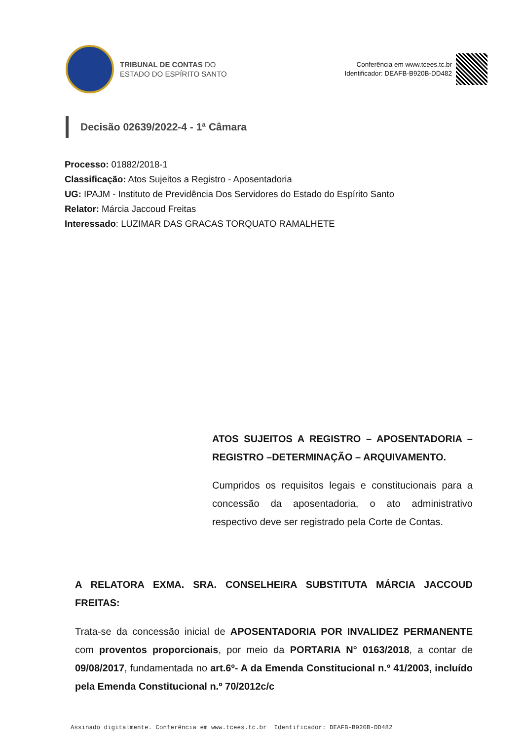TRIBUNAL DE CONTAS DO
ESTADO DO ESPÍRITO SANTO
Conferência em www.tcees.tc.br
Identificador: DEAFB-B920B-DD482
Decisão 02639/2022-4 - 1ª Câmara
Processo: 01882/2018-1
Classificação: Atos Sujeitos a Registro - Aposentadoria
UG: IPAJM - Instituto de Previdência Dos Servidores do Estado do Espírito Santo
Relator: Márcia Jaccoud Freitas
Interessado: LUZIMAR DAS GRACAS TORQUATO RAMALHETE
ATOS SUJEITOS A REGISTRO – APOSENTADORIA – REGISTRO –DETERMINAÇÃO – ARQUIVAMENTO.
Cumpridos os requisitos legais e constitucionais para a concessão da aposentadoria, o ato administrativo respectivo deve ser registrado pela Corte de Contas.
A RELATORA EXMA. SRA. CONSELHEIRA SUBSTITUTA MÁRCIA JACCOUD FREITAS:
Trata-se da concessão inicial de APOSENTADORIA POR INVALIDEZ PERMANENTE com proventos proporcionais, por meio da PORTARIA N° 0163/2018, a contar de 09/08/2017, fundamentada no art.6º- A da Emenda Constitucional n.º 41/2003, incluído pela Emenda Constitucional n.º 70/2012c/c
Assinado digitalmente. Conferência em www.tcees.tc.br Identificador: DEAFB-B920B-DD482